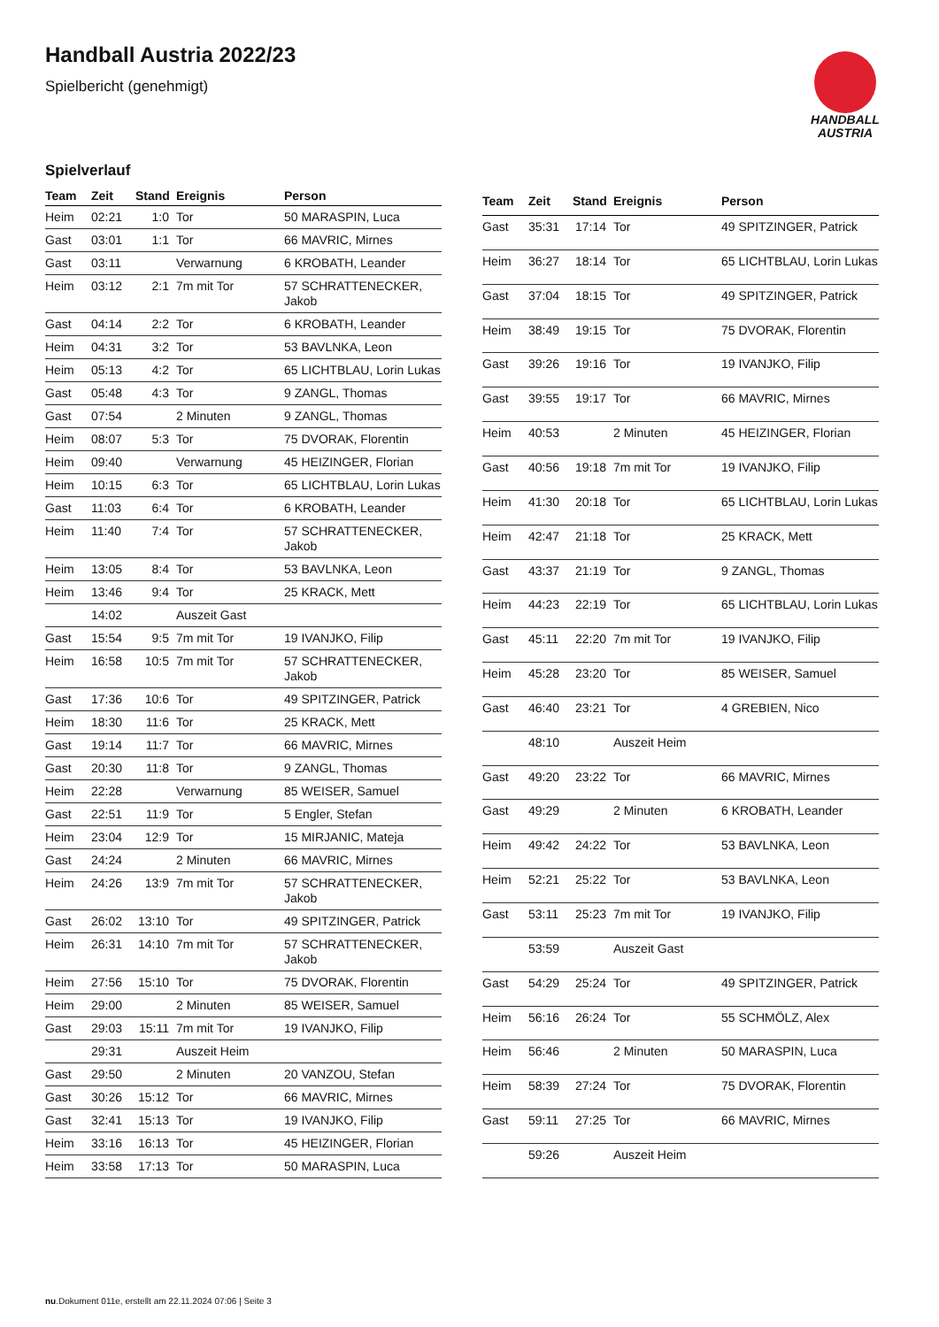Handball Austria 2022/23
Spielbericht (genehmigt)
HANDBALL
AUSTRIA
Spielverlauf
| Team | Zeit | Stand | Ereignis | Person |
| --- | --- | --- | --- | --- |
| Heim | 02:21 | 1:0 | Tor | 50 MARASPIN, Luca |
| Gast | 03:01 | 1:1 | Tor | 66 MAVRIC, Mirnes |
| Gast | 03:11 | | Verwarnung | 6 KROBATH, Leander |
| Heim | 03:12 | 2:1 | 7m mit Tor | 57 SCHRATTENECKER, Jakob |
| Gast | 04:14 | 2:2 | Tor | 6 KROBATH, Leander |
| Heim | 04:31 | 3:2 | Tor | 53 BAVLNKA, Leon |
| Heim | 05:13 | 4:2 | Tor | 65 LICHTBLAU, Lorin Lukas |
| Gast | 05:48 | 4:3 | Tor | 9 ZANGL, Thomas |
| Gast | 07:54 | | 2 Minuten | 9 ZANGL, Thomas |
| Heim | 08:07 | 5:3 | Tor | 75 DVORAK, Florentin |
| Heim | 09:40 | | Verwarnung | 45 HEIZINGER, Florian |
| Heim | 10:15 | 6:3 | Tor | 65 LICHTBLAU, Lorin Lukas |
| Gast | 11:03 | 6:4 | Tor | 6 KROBATH, Leander |
| Heim | 11:40 | 7:4 | Tor | 57 SCHRATTENECKER, Jakob |
| Heim | 13:05 | 8:4 | Tor | 53 BAVLNKA, Leon |
| Heim | 13:46 | 9:4 | Tor | 25 KRACK, Mett |
| | 14:02 | | Auszeit Gast | |
| Gast | 15:54 | 9:5 | 7m mit Tor | 19 IVANJKO, Filip |
| Heim | 16:58 | 10:5 | 7m mit Tor | 57 SCHRATTENECKER, Jakob |
| Gast | 17:36 | 10:6 | Tor | 49 SPITZINGER, Patrick |
| Heim | 18:30 | 11:6 | Tor | 25 KRACK, Mett |
| Gast | 19:14 | 11:7 | Tor | 66 MAVRIC, Mirnes |
| Gast | 20:30 | 11:8 | Tor | 9 ZANGL, Thomas |
| Heim | 22:28 | | Verwarnung | 85 WEISER, Samuel |
| Gast | 22:51 | 11:9 | Tor | 5 Engler, Stefan |
| Heim | 23:04 | 12:9 | Tor | 15 MIRJANIC, Mateja |
| Gast | 24:24 | | 2 Minuten | 66 MAVRIC, Mirnes |
| Heim | 24:26 | 13:9 | 7m mit Tor | 57 SCHRATTENECKER, Jakob |
| Gast | 26:02 | 13:10 | Tor | 49 SPITZINGER, Patrick |
| Heim | 26:31 | 14:10 | 7m mit Tor | 57 SCHRATTENECKER, Jakob |
| Heim | 27:56 | 15:10 | Tor | 75 DVORAK, Florentin |
| Heim | 29:00 | | 2 Minuten | 85 WEISER, Samuel |
| Gast | 29:03 | 15:11 | 7m mit Tor | 19 IVANJKO, Filip |
| | 29:31 | | Auszeit Heim | |
| Gast | 29:50 | | 2 Minuten | 20 VANZOU, Stefan |
| Gast | 30:26 | 15:12 | Tor | 66 MAVRIC, Mirnes |
| Gast | 32:41 | 15:13 | Tor | 19 IVANJKO, Filip |
| Heim | 33:16 | 16:13 | Tor | 45 HEIZINGER, Florian |
| Heim | 33:58 | 17:13 | Tor | 50 MARASPIN, Luca |
| Team | Zeit | Stand | Ereignis | Person |
| --- | --- | --- | --- | --- |
| Gast | 35:31 | 17:14 | Tor | 49 SPITZINGER, Patrick |
| Heim | 36:27 | 18:14 | Tor | 65 LICHTBLAU, Lorin Lukas |
| Gast | 37:04 | 18:15 | Tor | 49 SPITZINGER, Patrick |
| Heim | 38:49 | 19:15 | Tor | 75 DVORAK, Florentin |
| Gast | 39:26 | 19:16 | Tor | 19 IVANJKO, Filip |
| Gast | 39:55 | 19:17 | Tor | 66 MAVRIC, Mirnes |
| Heim | 40:53 | | 2 Minuten | 45 HEIZINGER, Florian |
| Gast | 40:56 | 19:18 | 7m mit Tor | 19 IVANJKO, Filip |
| Heim | 41:30 | 20:18 | Tor | 65 LICHTBLAU, Lorin Lukas |
| Heim | 42:47 | 21:18 | Tor | 25 KRACK, Mett |
| Gast | 43:37 | 21:19 | Tor | 9 ZANGL, Thomas |
| Heim | 44:23 | 22:19 | Tor | 65 LICHTBLAU, Lorin Lukas |
| Gast | 45:11 | 22:20 | 7m mit Tor | 19 IVANJKO, Filip |
| Heim | 45:28 | 23:20 | Tor | 85 WEISER, Samuel |
| Gast | 46:40 | 23:21 | Tor | 4 GREBIEN, Nico |
| | 48:10 | | Auszeit Heim | |
| Gast | 49:20 | 23:22 | Tor | 66 MAVRIC, Mirnes |
| Gast | 49:29 | | 2 Minuten | 6 KROBATH, Leander |
| Heim | 49:42 | 24:22 | Tor | 53 BAVLNKA, Leon |
| Heim | 52:21 | 25:22 | Tor | 53 BAVLNKA, Leon |
| Gast | 53:11 | 25:23 | 7m mit Tor | 19 IVANJKO, Filip |
| | 53:59 | | Auszeit Gast | |
| Gast | 54:29 | 25:24 | Tor | 49 SPITZINGER, Patrick |
| Heim | 56:16 | 26:24 | Tor | 55 SCHMÖLZ, Alex |
| Heim | 56:46 | | 2 Minuten | 50 MARASPIN, Luca |
| Heim | 58:39 | 27:24 | Tor | 75 DVORAK, Florentin |
| Gast | 59:11 | 27:25 | Tor | 66 MAVRIC, Mirnes |
| | 59:26 | | Auszeit Heim | |
nu.Dokument 011e, erstellt am 22.11.2024 07:06 | Seite 3